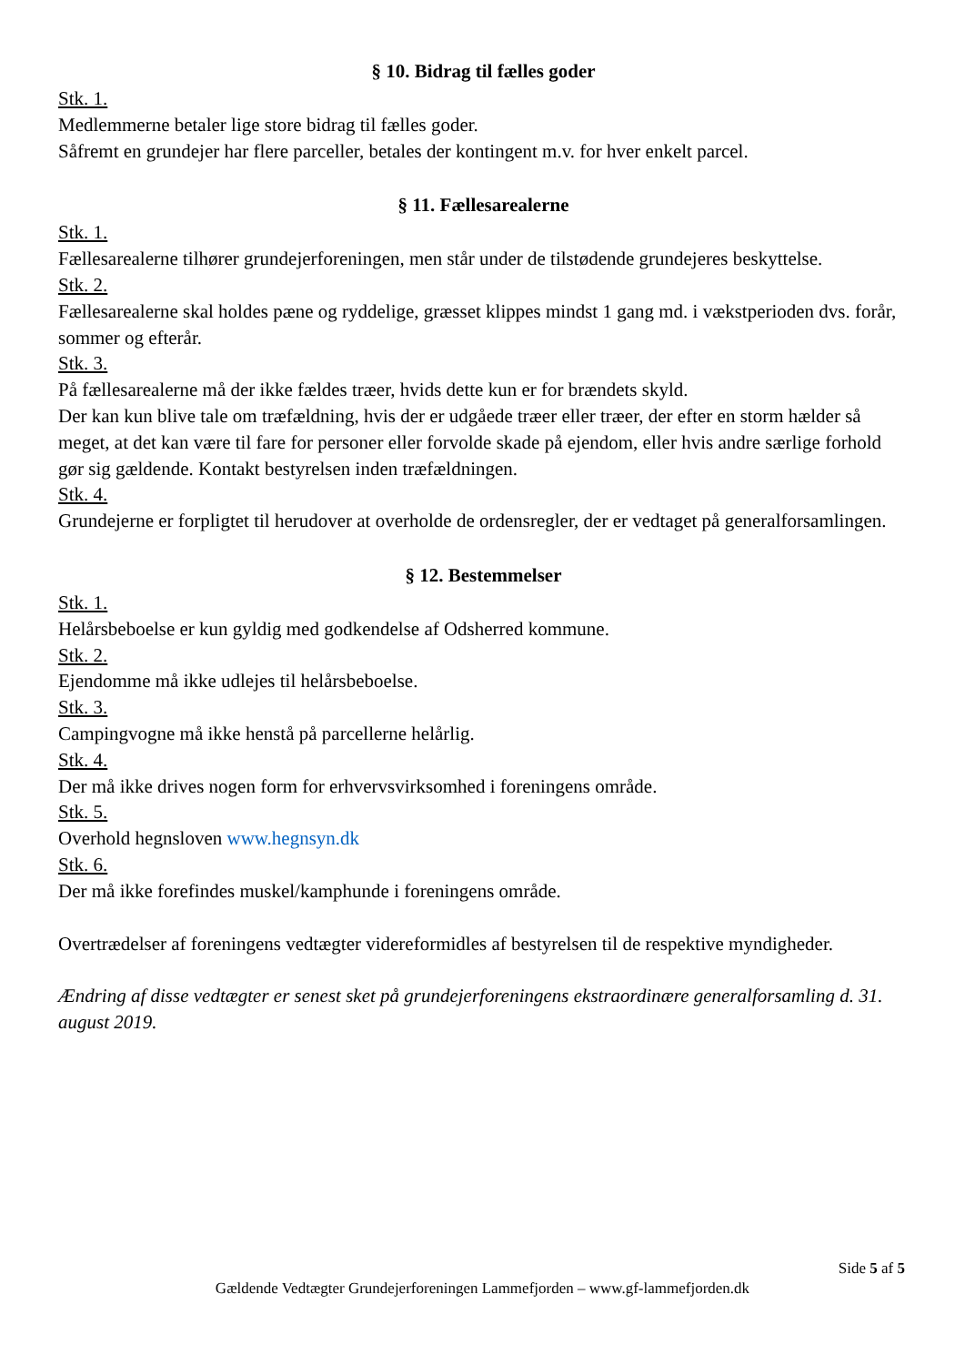§ 10. Bidrag til fælles goder
Stk. 1.
Medlemmerne betaler lige store bidrag til fælles goder.
Såfremt en grundejer har flere parceller, betales der kontingent m.v. for hver enkelt parcel.
§ 11. Fællesarealerne
Stk. 1.
Fællesarealerne tilhører grundejerforeningen, men står under de tilstødende grundejeres beskyttelse.
Stk. 2.
Fællesarealerne skal holdes pæne og ryddelige, græsset klippes mindst 1 gang md. i vækstperioden dvs. forår, sommer og efterår.
Stk. 3.
På fællesarealerne må der ikke fældes træer, hvids dette kun er for brændets skyld.
Der kan kun blive tale om træfældning, hvis der er udgåede træer eller træer, der efter en storm hælder så meget, at det kan være til fare for personer eller forvolde skade på ejendom, eller hvis andre særlige forhold gør sig gældende. Kontakt bestyrelsen inden træfældningen.
Stk. 4.
Grundejerne er forpligtet til herudover at overholde de ordensregler, der er vedtaget på generalforsamlingen.
§ 12. Bestemmelser
Stk. 1.
Helårsbeboelse er kun gyldig med godkendelse af Odsherred kommune.
Stk. 2.
Ejendomme må ikke udlejes til helårsbeboelse.
Stk. 3.
Campingvogne må ikke henstå på parcellerne helårlig.
Stk. 4.
Der må ikke drives nogen form for erhvervsvirksomhed i foreningens område.
Stk. 5.
Overhold hegnsloven www.hegnsyn.dk
Stk. 6.
Der må ikke forefindes muskel/kamphunde i foreningens område.
Overtrædelser af foreningens vedtægter videreformidles af bestyrelsen til de respektive myndigheder.
Ændring af disse vedtægter er senest sket på grundejerforeningens ekstraordinære generalforsamling d. 31. august 2019.
Side 5 af 5
Gældende Vedtægter Grundejerforeningen Lammefjorden – www.gf-lammefjorden.dk